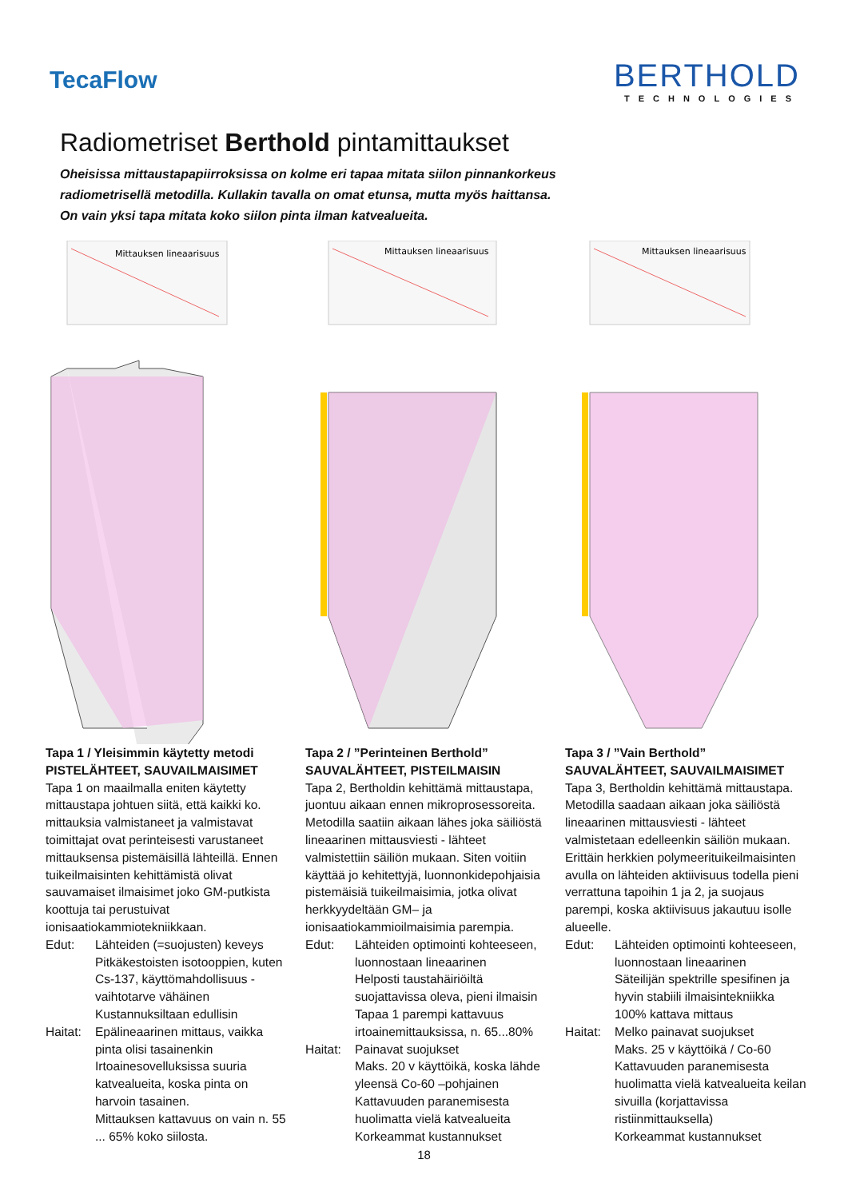TecaFlow
BERTHOLD
TECHNOLOGIES
Radiometriset Berthold pintamittaukset
Oheisissa mittaustapapiirroksissa on kolme eri tapaa mitata siilon pinnankorkeus
radiometrisellä metodilla. Kullakin tavalla on omat etunsa, mutta myös haittansa.
On vain yksi tapa mitata koko siilon pinta ilman katvealueita.
Mittauksen lineaarisuus
Mittauksen lineaarisuus
Mittauksen lineaarisuus
Tapa 1 / Yleisimmin käytetty metodi
PISTELÄHTEET, SAUVAILMAISIMET
Tapa 1 on maailmalla eniten käytetty mittaustapa johtuen siitä, että kaikki ko. mittauksia valmistaneet ja valmistavat toimittajat ovat perinteisesti varustaneet mittauksensa pistemäisillä lähteillä. Ennen tuikeilmaisinten kehittämistä olivat sauvamaiset ilmaisimet joko GM-putkista koottuja tai perustuivat ionisaatiokammiotekniikkaan.
Edut: Lähteiden (=suojusten) keveys
Pitkäkestoisten isotooppien, kuten Cs-137, käyttömahdollisuus - vaihtotarve vähäinen
Kustannuksiltaan edullisin
Haitat: Epälineaarinen mittaus, vaikka pinta olisi tasainenkin
Irtoainesovelluksissa suuria katvealueita, koska pinta on harvoin tasainen.
Mittauksen kattavuus on vain n. 55 ... 65% koko siilosta.
Tapa 2 / ”Perinteinen Berthold”
SAUVALÄHTEET, PISTEILMAISIN
Tapa 2, Bertholdin kehittämä mittaustapa, juontuu aikaan ennen mikroprosessoreita. Metodilla saatiin aikaan lähes joka säiliöstä lineaarinen mittausviesti - lähteet valmistettiin säiliön mukaan. Siten voitiin käyttää jo kehitettyjä, luonnonkidepohjaisia pistemäisiä tuikeilmaisimia, jotka olivat herkkyydeltään GM– ja ionisaatiokammioilmaisimia parempia.
Edut: Lähteiden optimointi kohteeseen, luonnostaan lineaarinen
Helposti taustahäiriöiltä suojattavissa oleva, pieni ilmaisin
Tapaa 1 parempi kattavuus irtoainemittauksissa, n. 65...80%
Haitat: Painavat suojukset
Maks. 20 v käyttöikä, koska lähde yleensä Co-60 –pohjainen
Kattavuuden paranemisesta huolimatta vielä katvealueita
Korkeammat kustannukset
Tapa 3 / ”Vain Berthold”
SAUVALÄHTEET, SAUVAILMAISIMET
Tapa 3, Bertholdin kehittämä mittaustapa. Metodilla saadaan aikaan joka säiliöstä lineaarinen mittausviesti - lähteet valmistetaan edelleenkin säiliön mukaan. Erittäin herkkien polymeerituikeilmaisinten avulla on lähteiden aktiivisuus todella pieni verrattuna tapoihin 1 ja 2, ja suojaus parempi, koska aktiivisuus jakautuu isolle alueelle.
Edut: Lähteiden optimointi kohteeseen, luonnostaan lineaarinen
Säteilijän spektrille spesifinen ja hyvin stabiili ilmaisintekniikka
100% kattava mittaus
Haitat: Melko painavat suojukset
Maks. 25 v käyttöikä / Co-60
Kattavuuden paranemisesta huolimatta vielä katvealueita keilan sivuilla (korjattavissa ristiinmittauksella)
Korkeammat kustannukset
18